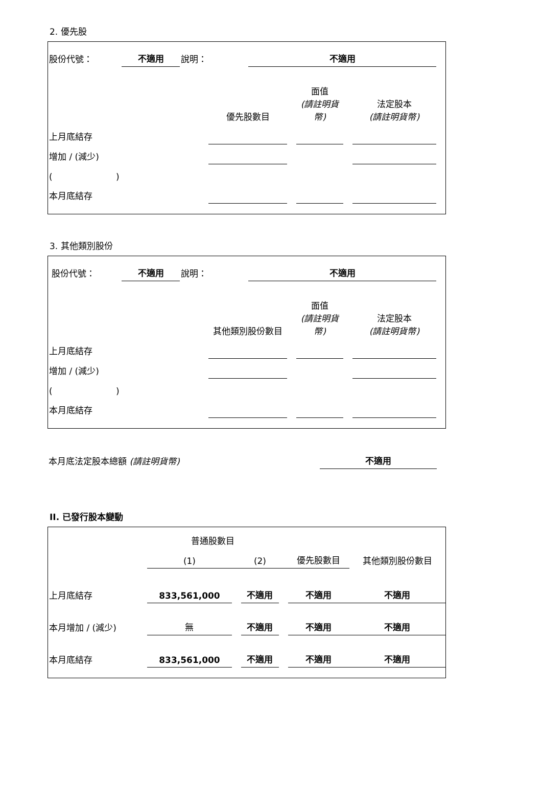2. 優先股
| 股份代號： | 不適用 | 說明： | 不適用 | |
| | 優先股數目 | | 面值 (請註明貨幣) | | 法定股本 (請註明貨幣) | |
| 上月底結存 | | | | | | |
| 增加 / (減少) | | | | | | |
| ( ) | | | | | | |
| 本月底結存 | | | | | | |
3. 其他類別股份
| 股份代號： | 不適用 | 說明： | 不適用 | |
| | 其他類別股份數目 | | 面值 (請註明貨幣) | | 法定股本 (請註明貨幣) | |
| 上月底結存 | | | | | | |
| 增加 / (減少) | | | | | | |
| ( ) | | | | | | |
| 本月底結存 | | | | | | |
| 本月底法定股本總額 (請註明貨幣) | 不適用 | |
II. 已發行股本變動
| | 普通股數目 | | | | | 其他類別股份數目 |
| | (1) | | (2) | | 優先股數目 | |
| 上月底結存 | 833,561,000 | | 不適用 | | 不適用 | 不適用 |
| 本月增加 / (減少) | 無 | | 不適用 | | 不適用 | 不適用 |
| 本月底結存 | 833,561,000 | | 不適用 | | 不適用 | 不適用 |